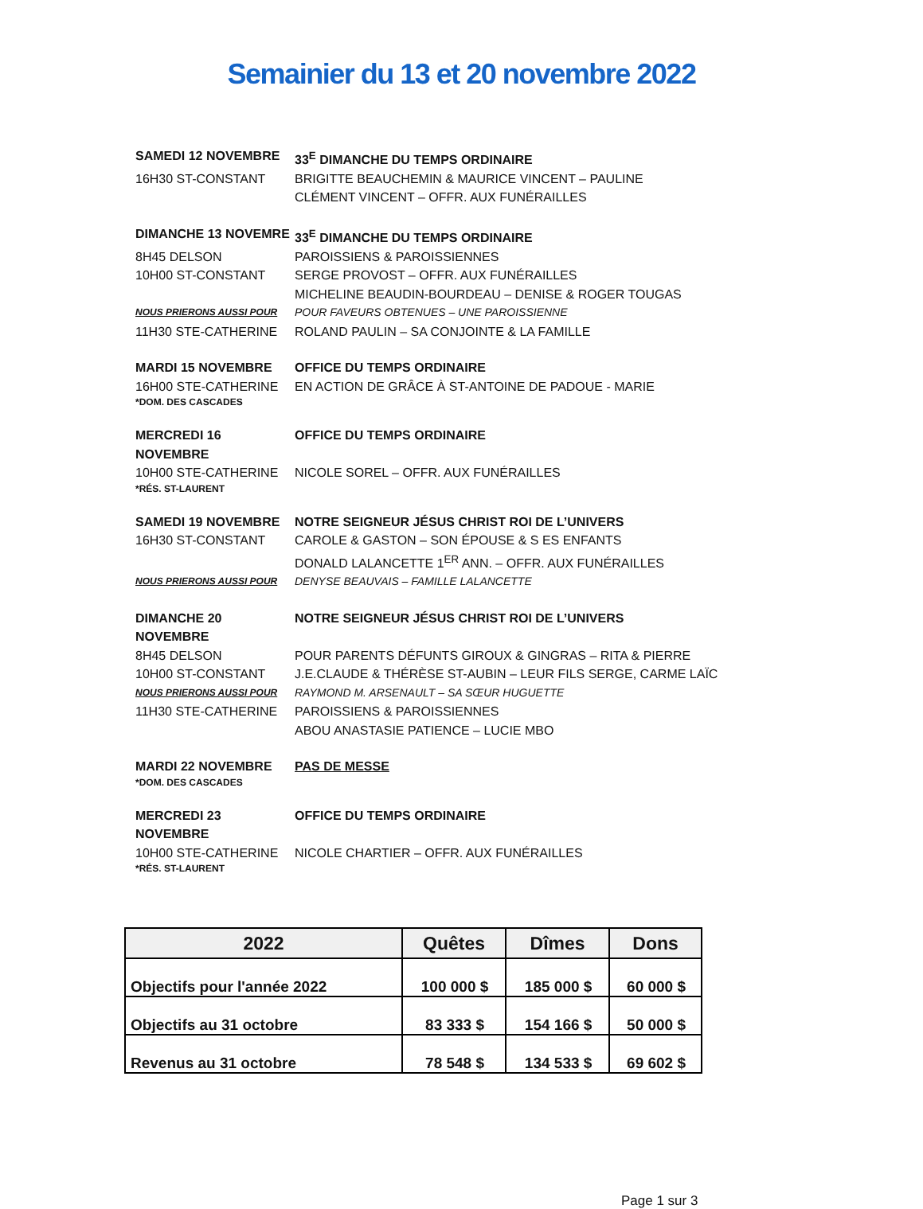Semainier du 13 et 20 novembre 2022
SAMEDI 12 NOVEMBRE 33<sup>E</sup> DIMANCHE DU TEMPS ORDINAIRE
16H30 ST-CONSTANT BRIGITTE BEAUCHEMIN & MAURICE VINCENT – PAULINE
CLÉMENT VINCENT – OFFR. AUX FUNÉRAILLES
DIMANCHE 13 NOVEMRE 33<sup>E</sup> DIMANCHE DU TEMPS ORDINAIRE
8H45 DELSON PAROISSIENS & PAROISSIENNES
10H00 ST-CONSTANT SERGE PROVOST – OFFR. AUX FUNÉRAILLES
MICHELINE BEAUDIN-BOURDEAU – DENISE & ROGER TOUGAS
NOUS PRIERONS AUSSI POUR
POUR FAVEURS OBTENUES – UNE PAROISSIENNE
11H30 STE-CATHERINE ROLAND PAULIN – SA CONJOINTE & LA FAMILLE
MARDI 15 NOVEMBRE OFFICE DU TEMPS ORDINAIRE
16H00 STE-CATHERINE EN ACTION DE GRÂCE À ST-ANTOINE DE PADOUE - MARIE
*DOM. DES CASCADES
MERCREDI 16 NOVEMBRE OFFICE DU TEMPS ORDINAIRE
10H00 STE-CATHERINE NICOLE SOREL – OFFR. AUX FUNÉRAILLES
*RÉS. ST-LAURENT
SAMEDI 19 NOVEMBRE NOTRE SEIGNEUR JÉSUS CHRIST ROI DE L’UNIVERS
16H30 ST-CONSTANT CAROLE & GASTON – SON ÉPOUSE & S ES ENFANTS
DONALD LALANCETTE 1<sup>ER</sup> ANN. – OFFR. AUX FUNÉRAILLES
NOUS PRIERONS AUSSI POUR
DENYSE BEAUVAIS – FAMILLE LALANCETTE
DIMANCHE 20 NOVEMBRE NOTRE SEIGNEUR JÉSUS CHRIST ROI DE L’UNIVERS
8H45 DELSON POUR PARENTS DÉFUNTS GIROUX & GINGRAS – RITA & PIERRE
10H00 ST-CONSTANT J.E.CLAUDE & THÉRÈSE ST-AUBIN – LEUR FILS SERGE, CARME LAÏC
NOUS PRIERONS AUSSI POUR
RAYMOND M. ARSENAULT – SA SŒUR HUGUETTE
11H30 STE-CATHERINE PAROISSIENS & PAROISSIENNES
ABOU ANASTASIE PATIENCE – LUCIE MBO
MARDI 22 NOVEMBRE PAS DE MESSE
*DOM. DES CASCADES
MERCREDI 23 NOVEMBRE OFFICE DU TEMPS ORDINAIRE
10H00 STE-CATHERINE NICOLE CHARTIER – OFFR. AUX FUNÉRAILLES
*RÉS. ST-LAURENT
| 2022 | Quêtes | Dîmes | Dons |
| --- | --- | --- | --- |
| Objectifs pour l'année 2022 | 100 000 $ | 185 000 $ | 60 000 $ |
| Objectifs au 31 octobre | 83 333 $ | 154 166 $ | 50 000 $ |
| Revenus au 31 octobre | 78 548 $ | 134 533 $ | 69 602 $ |
Page 1 sur 3